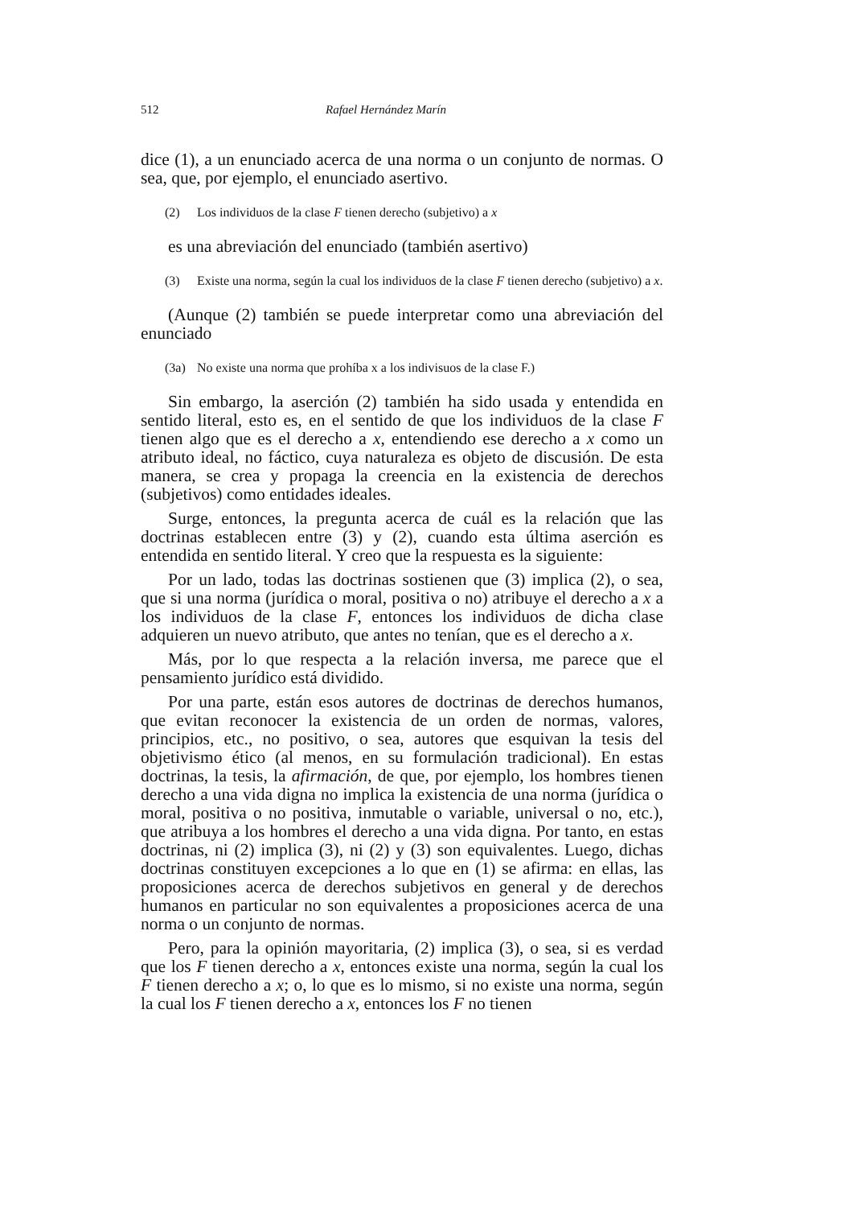512 Rafael Hernández Marín
dice (1), a un enunciado acerca de una norma o un conjunto de normas. O sea, que, por ejemplo, el enunciado asertivo.
(2) Los individuos de la clase F tienen derecho (subjetivo) a x
es una abreviación del enunciado (también asertivo)
(3) Existe una norma, según la cual los individuos de la clase F tienen derecho (subjetivo) a x.
(Aunque (2) también se puede interpretar como una abreviación del enunciado
(3a) No existe una norma que prohíba x a los indivisuos de la clase F.)
Sin embargo, la aserción (2) también ha sido usada y entendida en sentido literal, esto es, en el sentido de que los individuos de la clase F tienen algo que es el derecho a x, entendiendo ese derecho a x como un atributo ideal, no fáctico, cuya naturaleza es objeto de discusión. De esta manera, se crea y propaga la creencia en la existencia de derechos (subjetivos) como entidades ideales.
Surge, entonces, la pregunta acerca de cuál es la relación que las doctrinas establecen entre (3) y (2), cuando esta última aserción es entendida en sentido literal. Y creo que la respuesta es la siguiente:
Por un lado, todas las doctrinas sostienen que (3) implica (2), o sea, que si una norma (jurídica o moral, positiva o no) atribuye el derecho a x a los individuos de la clase F, entonces los individuos de dicha clase adquieren un nuevo atributo, que antes no tenían, que es el derecho a x.
Más, por lo que respecta a la relación inversa, me parece que el pensamiento jurídico está dividido.
Por una parte, están esos autores de doctrinas de derechos humanos, que evitan reconocer la existencia de un orden de normas, valores, principios, etc., no positivo, o sea, autores que esquivan la tesis del objetivismo ético (al menos, en su formulación tradicional). En estas doctrinas, la tesis, la afirmación, de que, por ejemplo, los hombres tienen derecho a una vida digna no implica la existencia de una norma (jurídica o moral, positiva o no positiva, inmutable o variable, universal o no, etc.), que atribuya a los hombres el derecho a una vida digna. Por tanto, en estas doctrinas, ni (2) implica (3), ni (2) y (3) son equivalentes. Luego, dichas doctrinas constituyen excepciones a lo que en (1) se afirma: en ellas, las proposiciones acerca de derechos subjetivos en general y de derechos humanos en particular no son equivalentes a proposiciones acerca de una norma o un conjunto de normas.
Pero, para la opinión mayoritaria, (2) implica (3), o sea, si es verdad que los F tienen derecho a x, entonces existe una norma, según la cual los F tienen derecho a x; o, lo que es lo mismo, si no existe una norma, según la cual los F tienen derecho a x, entonces los F no tienen